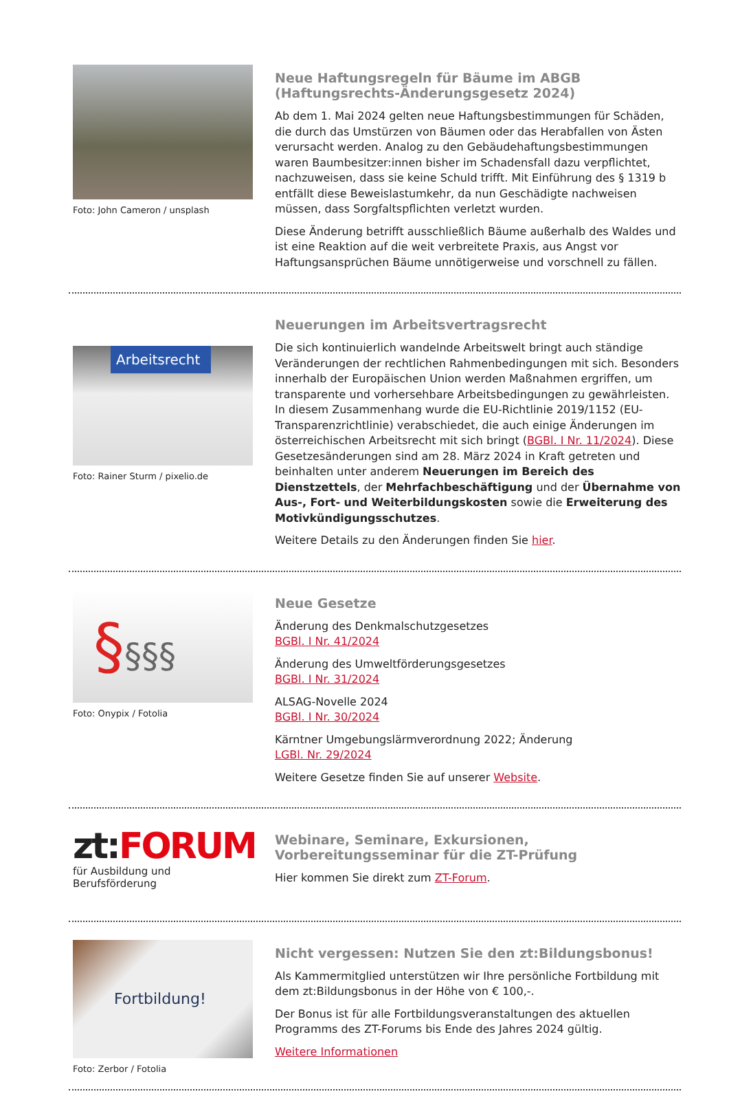Foto: John Cameron / unsplash
Neue Haftungsregeln für Bäume im ABGB (Haftungsrechts-Änderungsgesetz 2024)
Ab dem 1. Mai 2024 gelten neue Haftungsbestimmungen für Schäden, die durch das Umstürzen von Bäumen oder das Herabfallen von Ästen verursacht werden. Analog zu den Gebäudehaftungsbestimmungen waren Baumbesitzer:innen bisher im Schadensfall dazu verpflichtet, nachzuweisen, dass sie keine Schuld trifft. Mit Einführung des § 1319 b entfällt diese Beweislastumkehr, da nun Geschädigte nachweisen müssen, dass Sorgfaltspflichten verletzt wurden.
Diese Änderung betrifft ausschließlich Bäume außerhalb des Waldes und ist eine Reaktion auf die weit verbreitete Praxis, aus Angst vor Haftungsansprüchen Bäume unnötigerweise und vorschnell zu fällen.
Arbeitsrecht
Foto: Rainer Sturm / pixelio.de
Neuerungen im Arbeitsvertragsrecht
Die sich kontinuierlich wandelnde Arbeitswelt bringt auch ständige Veränderungen der rechtlichen Rahmenbedingungen mit sich. Besonders innerhalb der Europäischen Union werden Maßnahmen ergriffen, um transparente und vorhersehbare Arbeitsbedingungen zu gewährleisten. In diesem Zusammenhang wurde die EU-Richtlinie 2019/1152 (EU-Transparenzrichtlinie) verabschiedet, die auch einige Änderungen im österreichischen Arbeitsrecht mit sich bringt (BGBl. I Nr. 11/2024). Diese Gesetzesänderungen sind am 28. März 2024 in Kraft getreten und beinhalten unter anderem Neuerungen im Bereich des Dienstzettels, der Mehrfachbeschäftigung und der Übernahme von Aus-, Fort- und Weiterbildungskosten sowie die Erweiterung des Motivkündigungsschutzes.
Weitere Details zu den Änderungen finden Sie hier.
§§§§
Foto: Onypix / Fotolia
Neue Gesetze
Änderung des Denkmalschutzgesetzes
BGBl. I Nr. 41/2024
Änderung des Umweltförderungsgesetzes
BGBl. I Nr. 31/2024
ALSAG-Novelle 2024
BGBl. I Nr. 30/2024
Kärntner Umgebungslärmverordnung 2022; Änderung
LGBl. Nr. 29/2024
Weitere Gesetze finden Sie auf unserer Website.
zt:FORUM
für Ausbildung und Berufsförderung
Webinare, Seminare, Exkursionen, Vorbereitungsseminar für die ZT-Prüfung
Hier kommen Sie direkt zum ZT-Forum.
Fortbildung!
Foto: Zerbor / Fotolia
Nicht vergessen: Nutzen Sie den zt:Bildungsbonus!
Als Kammermitglied unterstützen wir Ihre persönliche Fortbildung mit dem zt:Bildungsbonus in der Höhe von € 100,-.
Der Bonus ist für alle Fortbildungsveranstaltungen des aktuellen Programms des ZT-Forums bis Ende des Jahres 2024 gültig.
Weitere Informationen